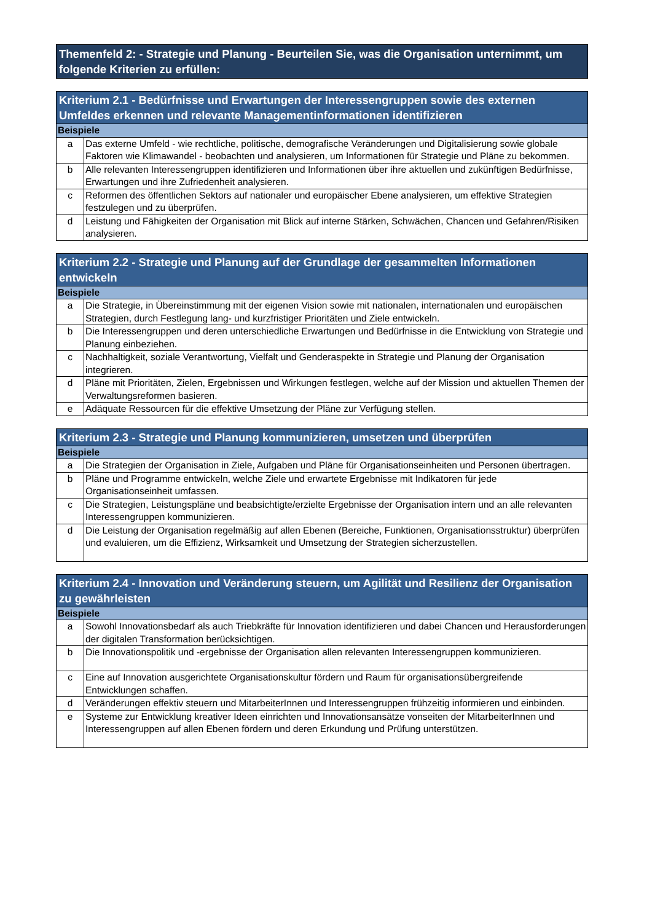| Themenfeld 2: - Strategie und Planung - Beurteilen Sie, was die Organisation unternimmt, um folgende Kriterien zu erfüllen: |
| --- |
| Kriterium 2.1 - Bedürfnisse und Erwartungen der Interessengruppen sowie des externen Umfeldes erkennen und relevante Managementinformationen identifizieren | |
| --- | --- |
| Beispiele | |
| a | Das externe Umfeld - wie rechtliche, politische, demografische Veränderungen und Digitalisierung sowie globale Faktoren wie Klimawandel - beobachten und analysieren, um Informationen für Strategie und Pläne zu bekommen. |
| b | Alle relevanten Interessengruppen identifizieren und Informationen über ihre aktuellen und zukünftigen Bedürfnisse, Erwartungen und ihre Zufriedenheit analysieren. |
| c | Reformen des öffentlichen Sektors auf nationaler und europäischer Ebene analysieren, um effektive Strategien festzulegen und zu überprüfen. |
| d | Leistung und Fähigkeiten der Organisation mit Blick auf interne Stärken, Schwächen, Chancen und Gefahren/Risiken analysieren. |
| Kriterium 2.2 - Strategie und Planung auf der Grundlage der gesammelten Informationen entwickeln | |
| --- | --- |
| Beispiele | |
| a | Die Strategie, in Übereinstimmung mit der eigenen Vision sowie mit nationalen, internationalen und europäischen Strategien, durch Festlegung lang- und kurzfristiger Prioritäten und Ziele entwickeln. |
| b | Die Interessengruppen und deren unterschiedliche Erwartungen und Bedürfnisse in die Entwicklung von Strategie und Planung einbeziehen. |
| c | Nachhaltigkeit, soziale Verantwortung, Vielfalt und Genderaspekte in Strategie und Planung der Organisation integrieren. |
| d | Pläne mit Prioritäten, Zielen, Ergebnissen und Wirkungen festlegen, welche auf der Mission und aktuellen Themen der Verwaltungsreformen basieren. |
| e | Adäquate Ressourcen für die effektive Umsetzung der Pläne zur Verfügung stellen. |
| Kriterium 2.3 - Strategie und Planung kommunizieren, umsetzen und überprüfen | |
| --- | --- |
| Beispiele | |
| a | Die Strategien der Organisation in Ziele, Aufgaben und Pläne für Organisationseinheiten und Personen übertragen. |
| b | Pläne und Programme entwickeln, welche Ziele und erwartete Ergebnisse mit Indikatoren für jede Organisationseinheit umfassen. |
| c | Die Strategien, Leistungspläne und beabsichtigte/erzielte Ergebnisse der Organisation intern und an alle relevanten Interessengruppen kommunizieren. |
| d | Die Leistung der Organisation regelmäßig auf allen Ebenen (Bereiche, Funktionen, Organisationsstruktur) überprüfen und evaluieren, um die Effizienz, Wirksamkeit und Umsetzung der Strategien sicherzustellen. |
| Kriterium 2.4 - Innovation und Veränderung steuern, um Agilität und Resilienz der Organisation zu gewährleisten | |
| --- | --- |
| Beispiele | |
| a | Sowohl Innovationsbedarf als auch Triebkräfte für Innovation identifizieren und dabei Chancen und Herausforderungen der digitalen Transformation berücksichtigen. |
| b | Die Innovationspolitik und -ergebnisse der Organisation allen relevanten Interessengruppen kommunizieren. |
| c | Eine auf Innovation ausgerichtete Organisationskultur fördern und Raum für organisationsübergreifende Entwicklungen schaffen. |
| d | Veränderungen effektiv steuern und MitarbeiterInnen und Interessengruppen frühzeitig informieren und einbinden. |
| e | Systeme zur Entwicklung kreativer Ideen einrichten und Innovationsansätze vonseiten der MitarbeiterInnen und Interessengruppen auf allen Ebenen fördern und deren Erkundung und Prüfung unterstützen. |